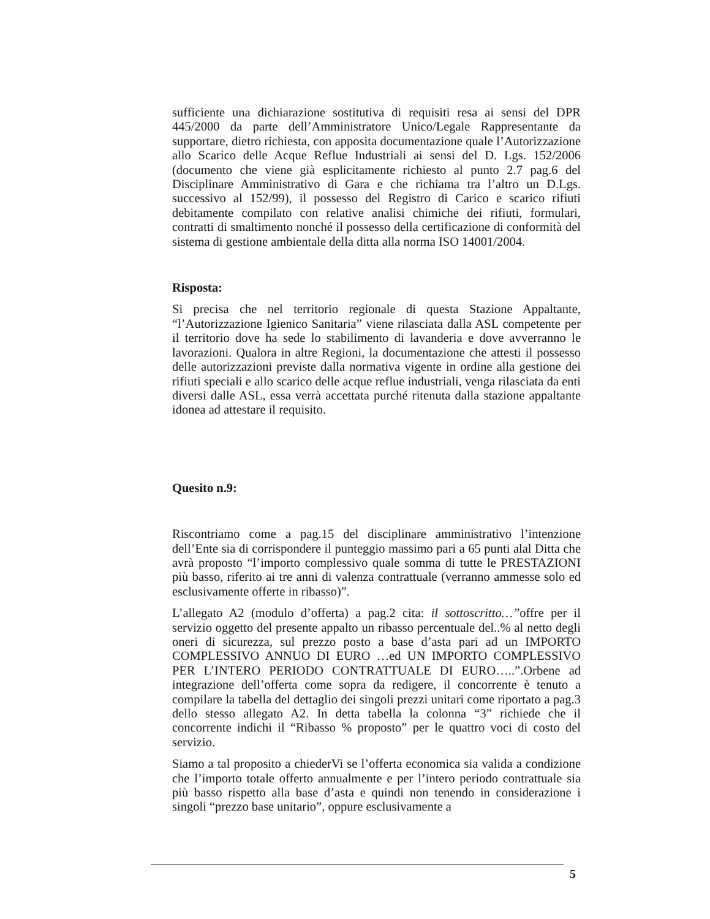sufficiente una dichiarazione sostitutiva di requisiti resa ai sensi del DPR 445/2000 da parte dell’Amministratore Unico/Legale Rappresentante da supportare, dietro richiesta, con apposita documentazione quale l’Autorizzazione allo Scarico delle Acque Reflue Industriali ai sensi del D. Lgs. 152/2006 (documento che viene già esplicitamente richiesto al punto 2.7 pag.6 del Disciplinare Amministrativo di Gara e che richiama tra l’altro un D.Lgs. successivo al 152/99), il possesso del Registro di Carico e scarico rifiuti debitamente compilato con relative analisi chimiche dei rifiuti, formulari, contratti di smaltimento nonché il possesso della certificazione di conformità del sistema di gestione ambientale della ditta alla norma ISO 14001/2004.
Risposta:
Si precisa che nel territorio regionale di questa Stazione Appaltante, “l’Autorizzazione Igienico Sanitaria” viene rilasciata dalla ASL competente per il territorio dove ha sede lo stabilimento di lavanderia e dove avverranno le lavorazioni. Qualora in altre Regioni, la documentazione che attesti il possesso delle autorizzazioni previste dalla normativa vigente in ordine alla gestione dei rifiuti speciali e allo scarico delle acque reflue industriali, venga rilasciata da enti diversi dalle ASL, essa verrà accettata purché ritenuta dalla stazione appaltante idonea ad attestare il requisito.
Quesito n.9:
Riscontriamo come a pag.15 del disciplinare amministrativo l’intenzione dell’Ente sia di corrispondere il punteggio massimo pari a 65 punti alal Ditta che avrà proposto “l’importo complessivo quale somma di tutte le PRESTAZIONI più basso, riferito ai tre anni di valenza contrattuale (verranno ammesse solo ed esclusivamente offerte in ribasso)”.
L’allegato A2 (modulo d’offerta) a pag.2 cita: il sottoscritto…”offre per il servizio oggetto del presente appalto un ribasso percentuale del..% al netto degli oneri di sicurezza, sul prezzo posto a base d’asta pari ad un IMPORTO COMPLESSIVO ANNUO DI EURO …ed UN IMPORTO COMPLESSIVO PER L’INTERO PERIODO CONTRATTUALE DI EURO…..”.Orbene ad integrazione dell’offerta come sopra da redigere, il concorrente è tenuto a compilare la tabella del dettaglio dei singoli prezzi unitari come riportato a pag.3 dello stesso allegato A2. In detta tabella la colonna “3” richiede che il concorrente indichi il “Ribasso % proposto” per le quattro voci di costo del servizio.
Siamo a tal proposito a chiederVi se l’offerta economica sia valida a condizione che l’importo totale offerto annualmente e per l’intero periodo contrattuale sia più basso rispetto alla base d’asta e quindi non tenendo in considerazione i singoli “prezzo base unitario”, oppure esclusivamente a
5